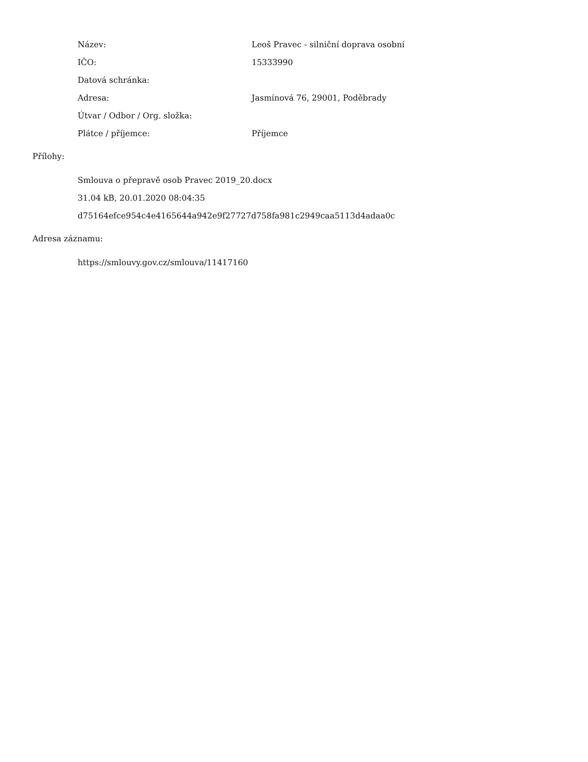| Název: | Leoš Pravec - silniční doprava osobní |
| IČO: | 15333990 |
| Datová schránka: | |
| Adresa: | Jasmínová 76, 29001, Poděbrady |
| Útvar / Odbor / Org. složka: | |
| Plátce / příjemce: | Příjemce |
Přílohy:
Smlouva o přepravě osob Pravec 2019_20.docx
31.04 kB, 20.01.2020 08:04:35
d75164efce954c4e4165644a942e9f27727d758fa981c2949caa5113d4adaa0c
Adresa záznamu:
https://smlouvy.gov.cz/smlouva/11417160